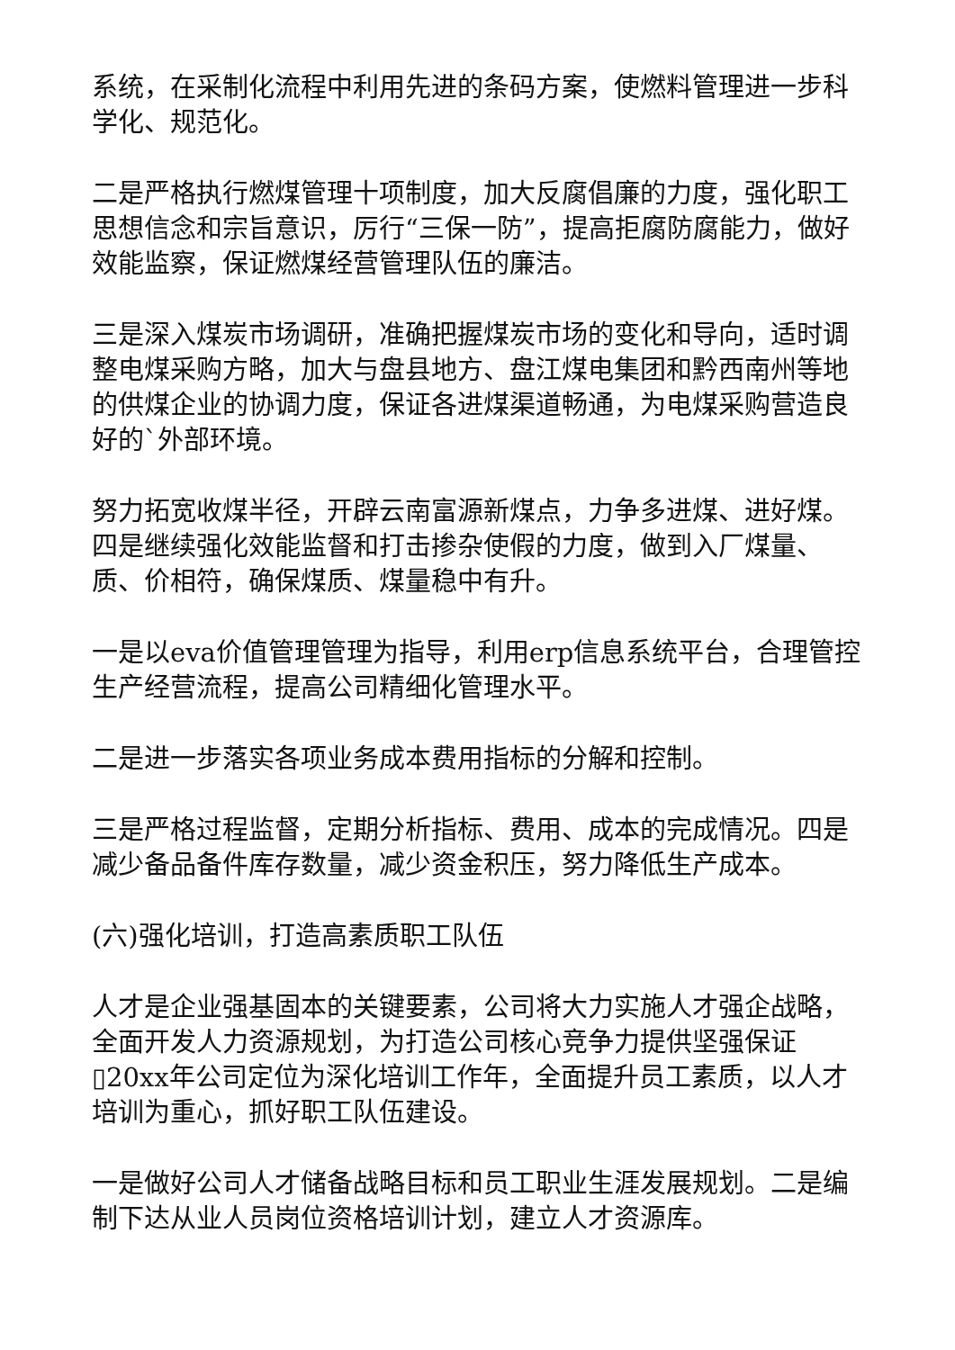系统，在采制化流程中利用先进的条码方案，使燃料管理进一步科学化、规范化。
二是严格执行燃煤管理十项制度，加大反腐倡廉的力度，强化职工思想信念和宗旨意识，厉行“三保一防”，提高拒腐防腐能力，做好效能监察，保证燃煤经营管理队伍的廉洁。
三是深入煤炭市场调研，准确把握煤炭市场的变化和导向，适时调整电煤采购方略，加大与盘县地方、盘江煤电集团和黔西南州等地的供煤企业的协调力度，保证各进煤渠道畅通，为电煤采购营造良好的`外部环境。
努力拓宽收煤半径，开辟云南富源新煤点，力争多进煤、进好煤。四是继续强化效能监督和打击掺杂使假的力度，做到入厂煤量、质、价相符，确保煤质、煤量稳中有升。
一是以eva价值管理管理为指导，利用erp信息系统平台，合理管控生产经营流程，提高公司精细化管理水平。
二是进一步落实各项业务成本费用指标的分解和控制。
三是严格过程监督，定期分析指标、费用、成本的完成情况。四是减少备品备件库存数量，减少资金积压，努力降低生产成本。
(六)强化培训，打造高素质职工队伍
人才是企业强基固本的关键要素，公司将大力实施人才强企战略，全面开发人力资源规划，为打造公司核心竞争力提供坚强保证▯20xx年公司定位为深化培训工作年，全面提升员工素质，以人才培训为重心，抓好职工队伍建设。
一是做好公司人才储备战略目标和员工职业生涯发展规划。二是编制下达从业人员岗位资格培训计划，建立人才资源库。